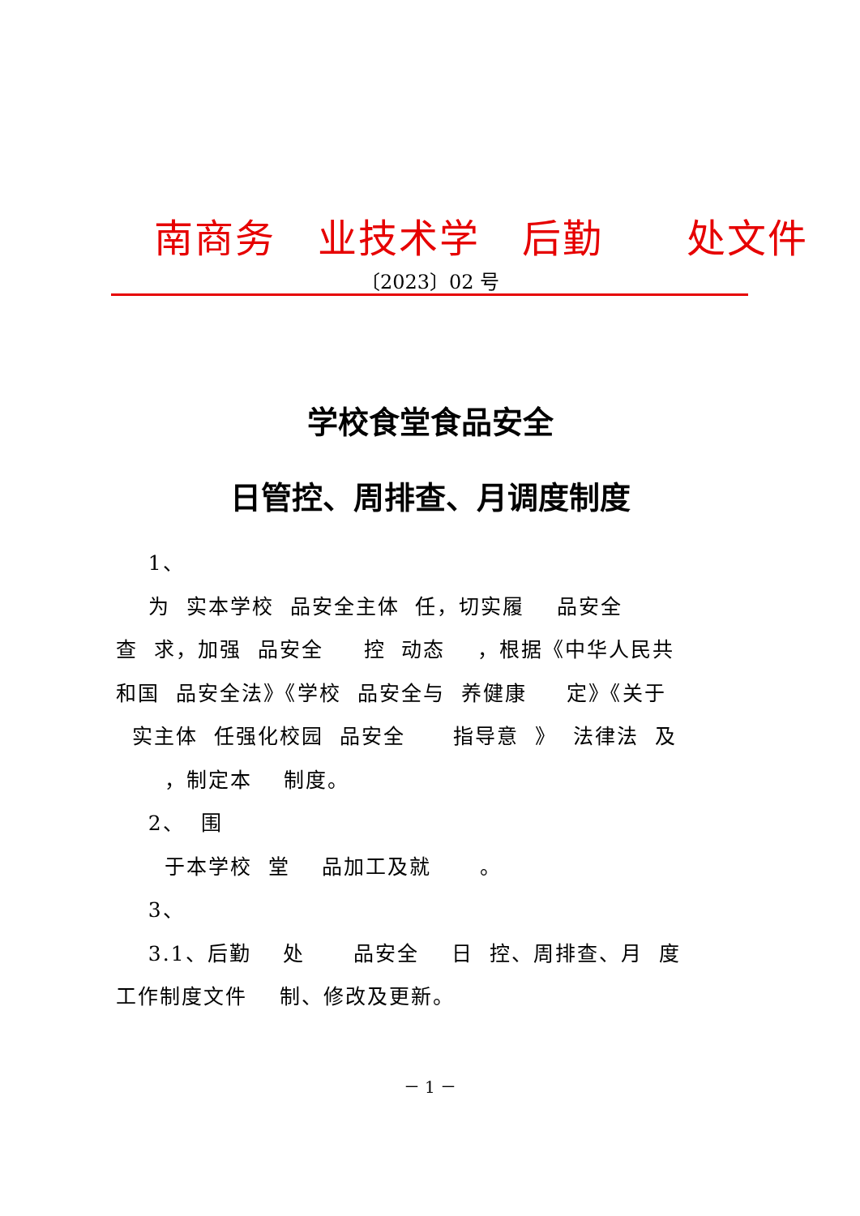南商务 业技术学 后勤 处文件
〔2023〕02 号
学校食堂食品安全
日管控、周排查、月调度制度
1、 为 实本学校 品安全主体 任，切实履 品安全 查 求，加强 品安全 控 动态 ，根据《中华人民共 和国 品安全法》《学校 品安全与 养健康 定》《关于 实主体 任强化校园 品安全 指导意 》 法律法 及 ，制定本 制度。 2、 围 于本学校 堂 品加工及就 。 3、 3.1、后勤 处 品安全 日 控、周排查、月 度 工作制度文件 制、修改及更新。
－ 1 －